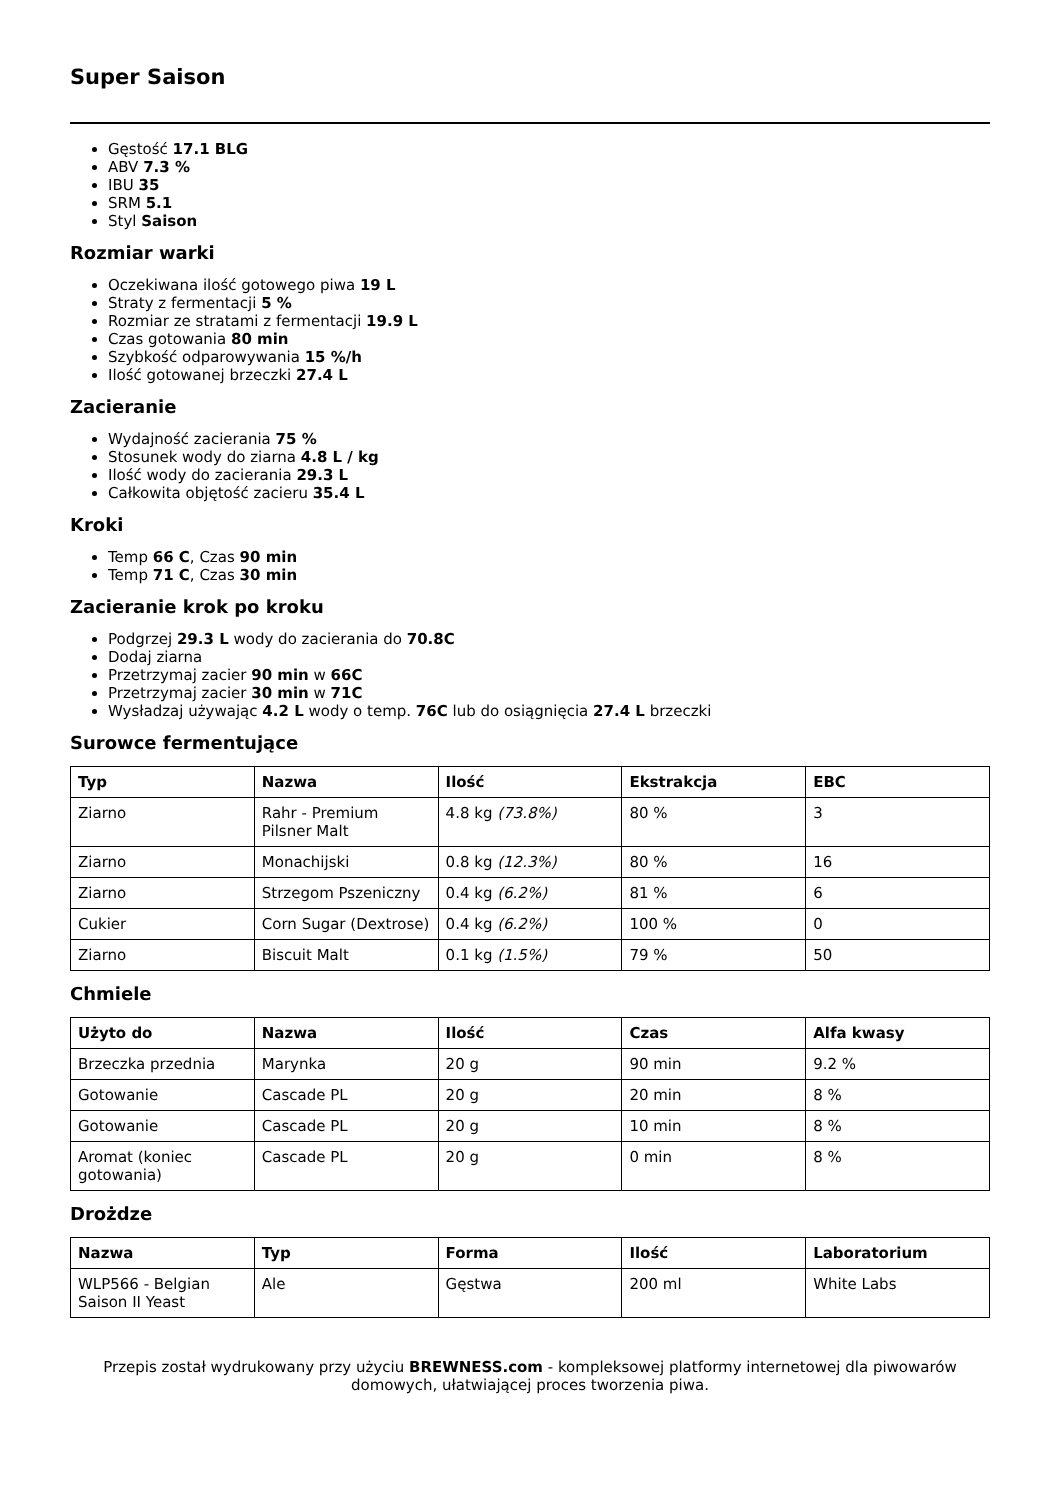Super Saison
Gęstość 17.1 BLG
ABV 7.3 %
IBU 35
SRM 5.1
Styl Saison
Rozmiar warki
Oczekiwana ilość gotowego piwa 19 L
Straty z fermentacji 5 %
Rozmiar ze stratami z fermentacji 19.9 L
Czas gotowania 80 min
Szybkość odparowywania 15 %/h
Ilość gotowanej brzeczki 27.4 L
Zacieranie
Wydajność zacierania 75 %
Stosunek wody do ziarna 4.8 L / kg
Ilość wody do zacierania 29.3 L
Całkowita objętość zacieru 35.4 L
Kroki
Temp 66 C, Czas 90 min
Temp 71 C, Czas 30 min
Zacieranie krok po kroku
Podgrzej 29.3 L wody do zacierania do 70.8C
Dodaj ziarna
Przetrzymaj zacier 90 min w 66C
Przetrzymaj zacier 30 min w 71C
Wysładzaj używając 4.2 L wody o temp. 76C lub do osiągnięcia 27.4 L brzeczki
Surowce fermentujące
| Typ | Nazwa | Ilość | Ekstrakcja | EBC |
| --- | --- | --- | --- | --- |
| Ziarno | Rahr - Premium Pilsner Malt | 4.8 kg (73.8%) | 80 % | 3 |
| Ziarno | Monachijski | 0.8 kg (12.3%) | 80 % | 16 |
| Ziarno | Strzegom Pszeniczny | 0.4 kg (6.2%) | 81 % | 6 |
| Cukier | Corn Sugar (Dextrose) | 0.4 kg (6.2%) | 100 % | 0 |
| Ziarno | Biscuit Malt | 0.1 kg (1.5%) | 79 % | 50 |
Chmiele
| Użyto do | Nazwa | Ilość | Czas | Alfa kwasy |
| --- | --- | --- | --- | --- |
| Brzeczka przednia | Marynka | 20 g | 90 min | 9.2 % |
| Gotowanie | Cascade PL | 20 g | 20 min | 8 % |
| Gotowanie | Cascade PL | 20 g | 10 min | 8 % |
| Aromat (koniec gotowania) | Cascade PL | 20 g | 0 min | 8 % |
Drożdze
| Nazwa | Typ | Forma | Ilość | Laboratorium |
| --- | --- | --- | --- | --- |
| WLP566 - Belgian Saison II Yeast | Ale | Gęstwa | 200 ml | White Labs |
Przepis został wydrukowany przy użyciu BREWNESS.com - kompleksowej platformy internetowej dla piwowarów domowych, ułatwiającej proces tworzenia piwa.